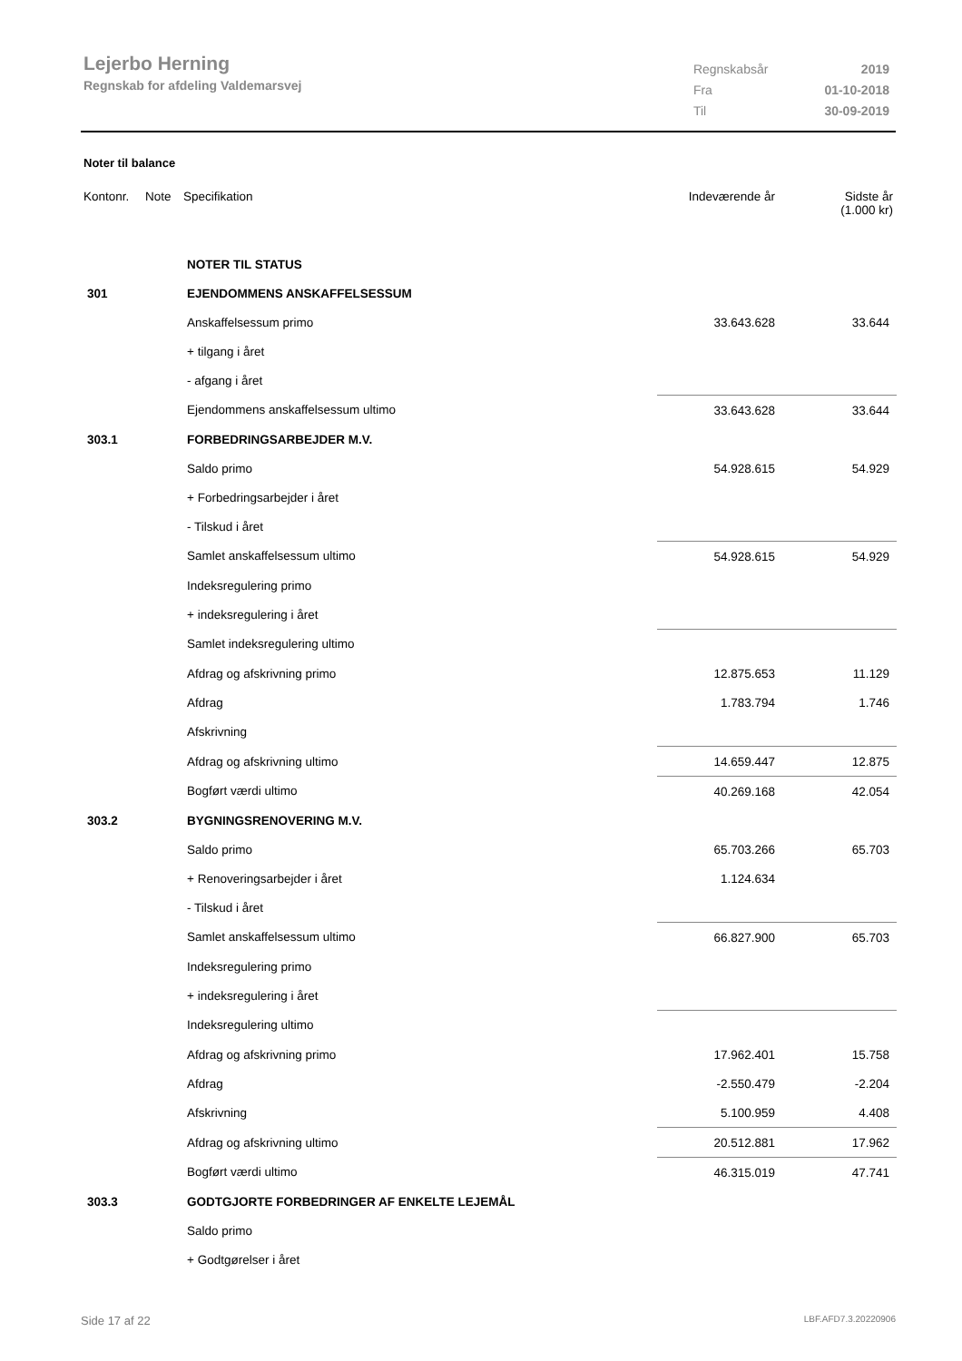Lejerbo Herning
Regnskab for afdeling Valdemarsvej
| Regnskabsår | 2019 |
| Fra | 01-10-2018 |
| Til | 30-09-2019 |
Noter til balance
| Kontonr. | Note | Specifikation | Indeværende år | Sidste år (1.000 kr) |
| --- | --- | --- | --- | --- |
| | | NOTER TIL STATUS | | |
| 301 | | EJENDOMMENS ANSKAFFELSESSUM | | |
| | | Anskaffelsessum primo | 33.643.628 | 33.644 |
| | | + tilgang i året | | |
| | | - afgang i året | | |
| | | Ejendommens anskaffelsessum ultimo | 33.643.628 | 33.644 |
| 303.1 | | FORBEDRINGSARBEJDER M.V. | | |
| | | Saldo primo | 54.928.615 | 54.929 |
| | | + Forbedringsarbejder i året | | |
| | | - Tilskud i året | | |
| | | Samlet anskaffelsessum ultimo | 54.928.615 | 54.929 |
| | | Indeksregulering primo | | |
| | | + indeksregulering i året | | |
| | | Samlet indeksregulering ultimo | | |
| | | Afdrag og afskrivning primo | 12.875.653 | 11.129 |
| | | Afdrag | 1.783.794 | 1.746 |
| | | Afskrivning | | |
| | | Afdrag og afskrivning ultimo | 14.659.447 | 12.875 |
| | | Bogført værdi ultimo | 40.269.168 | 42.054 |
| 303.2 | | BYGNINGSRENOVERING M.V. | | |
| | | Saldo primo | 65.703.266 | 65.703 |
| | | + Renoveringsarbejder i året | 1.124.634 | |
| | | - Tilskud i året | | |
| | | Samlet anskaffelsessum ultimo | 66.827.900 | 65.703 |
| | | Indeksregulering primo | | |
| | | + indeksregulering i året | | |
| | | Indeksregulering ultimo | | |
| | | Afdrag og afskrivning primo | 17.962.401 | 15.758 |
| | | Afdrag | -2.550.479 | -2.204 |
| | | Afskrivning | 5.100.959 | 4.408 |
| | | Afdrag og afskrivning ultimo | 20.512.881 | 17.962 |
| | | Bogført værdi ultimo | 46.315.019 | 47.741 |
| 303.3 | | GODTGJORTE FORBEDRINGER AF ENKELTE LEJEMÅL | | |
| | | Saldo primo | | |
| | | + Godtgørelser i året | | |
Side 17 af 22 LBF.AFD7.3.20220906